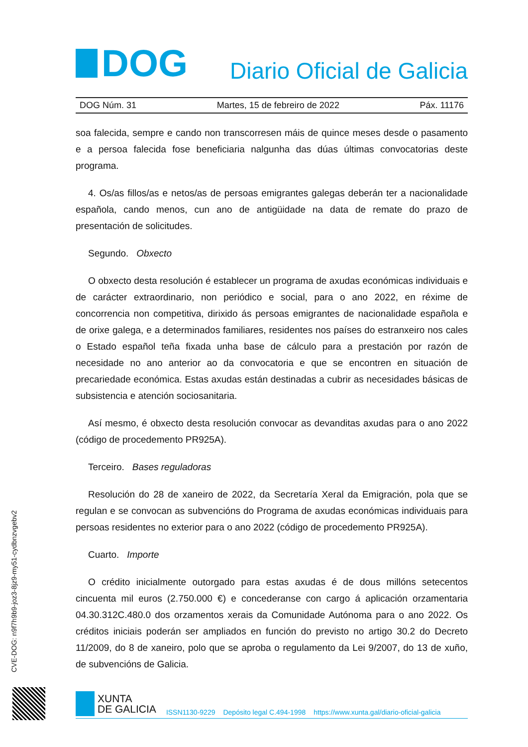DOG
Diario Oficial de Galicia
DOG Núm. 31 Martes, 15 de febreiro de 2022 Páx. 11176
soa falecida, sempre e cando non transcorresen máis de quince meses desde o pasamento e a persoa falecida fose beneficiaria nalgunha das dúas últimas convocatorias deste programa.
4. Os/as fillos/as e netos/as de persoas emigrantes galegas deberán ter a nacionalidade española, cando menos, cun ano de antigüidade na data de remate do prazo de presentación de solicitudes.
Segundo. Obxecto
O obxecto desta resolución é establecer un programa de axudas económicas individuais e de carácter extraordinario, non periódico e social, para o ano 2022, en réxime de concorrencia non competitiva, dirixido ás persoas emigrantes de nacionalidade española e de orixe galega, e a determinados familiares, residentes nos países do estranxeiro nos cales o Estado español teña fixada unha base de cálculo para a prestación por razón de necesidade no ano anterior ao da convocatoria e que se encontren en situación de precariedade económica. Estas axudas están destinadas a cubrir as necesidades básicas de subsistencia e atención sociosanitaria.
Así mesmo, é obxecto desta resolución convocar as devanditas axudas para o ano 2022 (código de procedemento PR925A).
Terceiro. Bases reguladoras
Resolución do 28 de xaneiro de 2022, da Secretaría Xeral da Emigración, pola que se regulan e se convocan as subvencións do Programa de axudas económicas individuais para persoas residentes no exterior para o ano 2022 (código de procedemento PR925A).
Cuarto. Importe
O crédito inicialmente outorgado para estas axudas é de dous millóns setecentos cincuenta mil euros (2.750.000 €) e concederanse con cargo á aplicación orzamentaria 04.30.312C.480.0 dos orzamentos xerais da Comunidade Autónoma para o ano 2022. Os créditos iniciais poderán ser ampliados en función do previsto no artigo 30.2 do Decreto 11/2009, do 8 de xaneiro, polo que se aproba o regulamento da Lei 9/2007, do 13 de xuño, de subvencións de Galicia.
CVE-DOG: n9f7h9b9-joz3-8jz9-my51-cydbnzvgebv2
XUNTA
DE GALICIA
ISSN1130-9229 Depósito legal C.494-1998 https://www.xunta.gal/diario-oficial-galicia